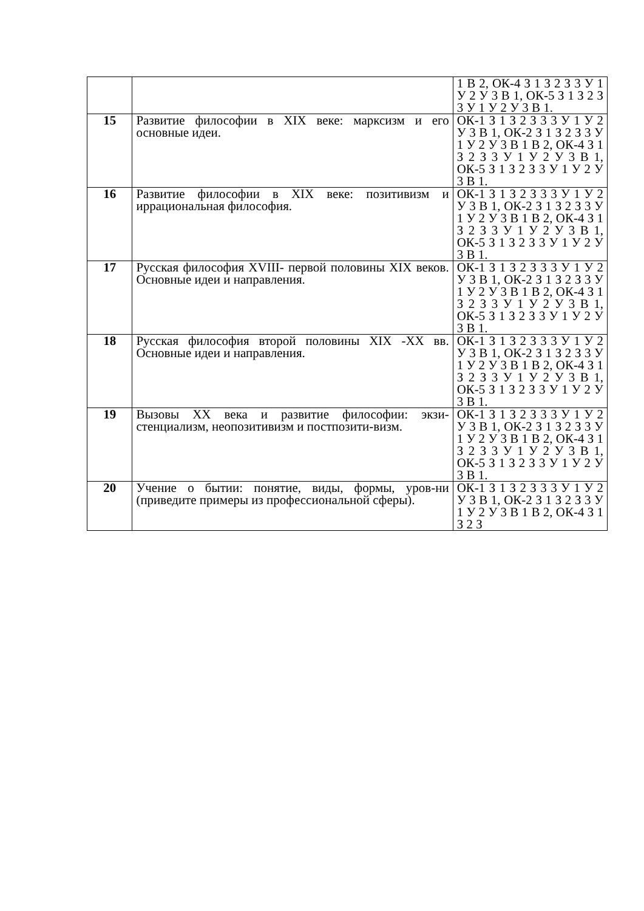| | | 1 В 2, ОК-4 З 1 З 2 З 3 У 1 У 2 У 3 В 1, ОК-5 З 1 З 2 З 3 У 1 У 2 У 3 В 1. |
| 15 | Развитие философии в XIX веке: марксизм и его основные идеи. | ОК-1 З 1 З 2 З 3 3 У 1 У 2 У 3 В 1, ОК-2 З 1 З 2 З 3 У 1 У 2 У 3 В 1 В 2, ОК-4 З 1 З 2 З 3 У 1 У 2 У 3 В 1, ОК-5 З 1 З 2 З 3 У 1 У 2 У 3 В 1. |
| 16 | Развитие философии в XIX веке: позитивизм и иррациональная философия. | ОК-1 З 1 З 2 З 3 3 У 1 У 2 У 3 В 1, ОК-2 З 1 З 2 З 3 У 1 У 2 У 3 В 1 В 2, ОК-4 З 1 З 2 З 3 У 1 У 2 У 3 В 1, ОК-5 З 1 З 2 З 3 У 1 У 2 У 3 В 1. |
| 17 | Русская философия XVIII- первой половины XIX веков. Основные идеи и направления. | ОК-1 З 1 З 2 З 3 3 У 1 У 2 У 3 В 1, ОК-2 З 1 З 2 З 3 У 1 У 2 У 3 В 1 В 2, ОК-4 З 1 З 2 З 3 У 1 У 2 У 3 В 1, ОК-5 З 1 З 2 З 3 У 1 У 2 У 3 В 1. |
| 18 | Русская философия второй половины XIX -XX вв. Основные идеи и направления. | ОК-1 З 1 З 2 З 3 3 У 1 У 2 У 3 В 1, ОК-2 З 1 З 2 З 3 У 1 У 2 У 3 В 1 В 2, ОК-4 З 1 З 2 З 3 У 1 У 2 У 3 В 1, ОК-5 З 1 З 2 З 3 У 1 У 2 У 3 В 1. |
| 19 | Вызовы XX века и развитие философии: экзи-стенциализм, неопозитивизм и постпозити-визм. | ОК-1 З 1 З 2 З 3 3 У 1 У 2 У 3 В 1, ОК-2 З 1 З 2 З 3 У 1 У 2 У 3 В 1 В 2, ОК-4 З 1 З 2 З 3 У 1 У 2 У 3 В 1, ОК-5 З 1 З 2 З 3 У 1 У 2 У 3 В 1. |
| 20 | Учение о бытии: понятие, виды, формы, уров-ни (приведите примеры из профессиональной сферы). | ОК-1 З 1 З 2 З 3 3 У 1 У 2 У 3 В 1, ОК-2 З 1 З 2 З 3 У 1 У 2 У 3 В 1 В 2, ОК-4 З 1 З 2 З |